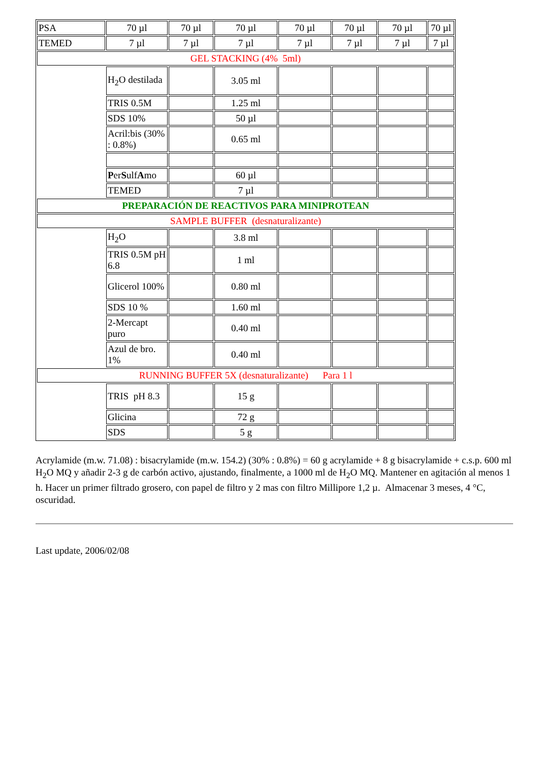| PSA | 70 µl | 70 µl | 70 µl | 70 µl | 70 µl | 70 µl | 70 µl |
| TEMED | 7 µl | 7 µl | 7 µl | 7 µl | 7 µl | 7 µl | 7 µl |
| GEL STACKING (4% 5ml) | | | | | | | |
| | H<sub>2</sub>O destilada | | 3.05 ml | | | | |
| | TRIS 0.5M | | 1.25 ml | | | | |
| | SDS 10% | | 50 µl | | | | |
| | Acril:bis (30% : 0.8%) | | 0.65 ml | | | | |
| | P er S ulf A mo | | 60 µl | | | | |
| | TEMED | | 7 µl | | | | |
| PREPARACIÓN DE REACTIVOS PARA MINIPROTEAN | | | | | | | |
| SAMPLE BUFFER (desnaturalizante) | | | | | | | |
| | H<sub>2</sub>O | | 3.8 ml | | | | |
| | TRIS 0.5M pH 6.8 | | 1 ml | | | | |
| | Glicerol 100% | | 0.80 ml | | | | |
| | SDS 10 % | | 1.60 ml | | | | |
| | 2-Mercapt puro | | 0.40 ml | | | | |
| | Azul de bro. 1% | | 0.40 ml | | | | |
| RUNNING BUFFER 5X (desnaturalizante) Para 1 l | | | | | | | |
| | TRIS pH 8.3 | | 15 g | | | | |
| | Glicina | | 72 g | | | | |
| | SDS | | 5 g | | | | |
Acrylamide (m.w. 71.08) : bisacrylamide (m.w. 154.2) (30% : 0.8%) = 60 g acrylamide + 8 g bisacrylamide + c.s.p. 600 ml H<sub>2</sub>O MQ y añadir 2-3 g de carbón activo, ajustando, finalmente, a 1000 ml de H<sub>2</sub>O MQ. Mantener en agitación al menos 1 h. Hacer un primer filtrado grosero, con papel de filtro y 2 mas con filtro Millipore 1,2 µ. Almacenar 3 meses, 4 °C, oscuridad.
Last update, 2006/02/08